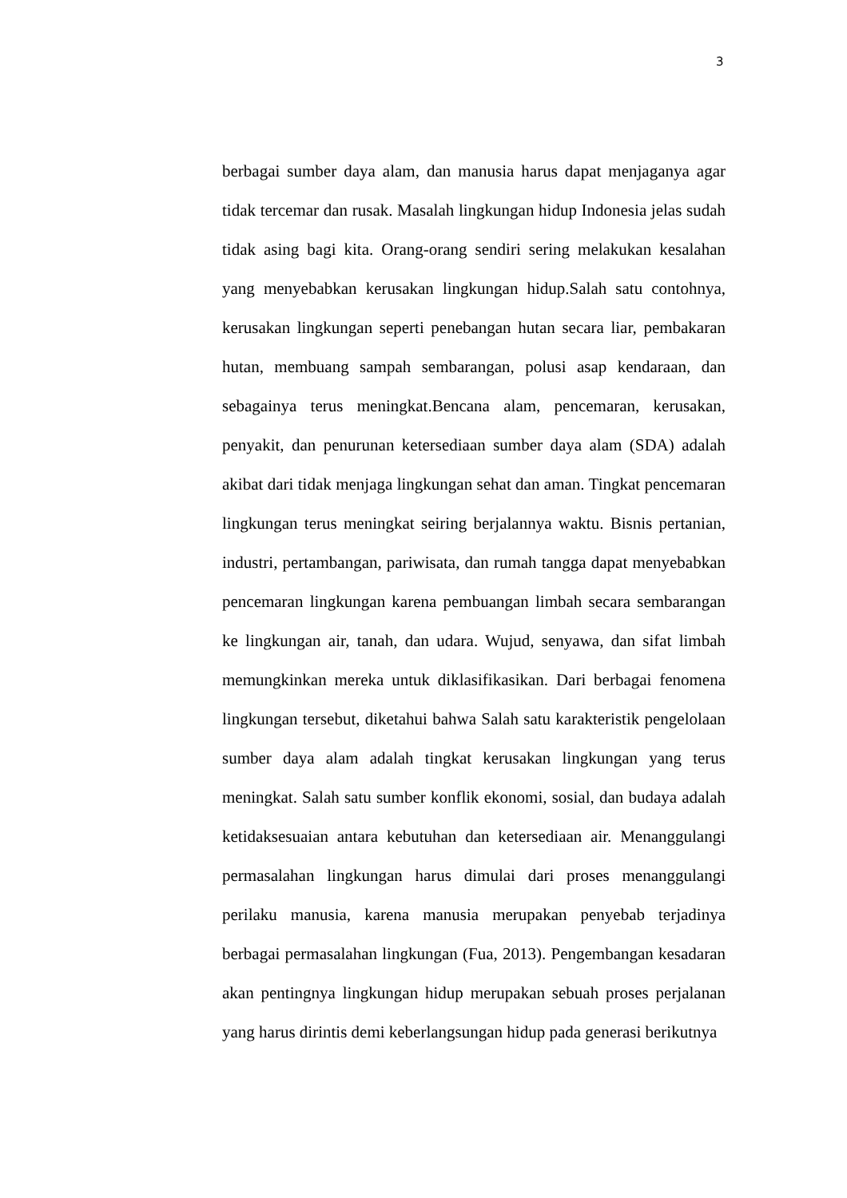3
berbagai sumber daya alam, dan manusia harus dapat menjaganya agar tidak tercemar dan rusak. Masalah lingkungan hidup Indonesia jelas sudah tidak asing bagi kita. Orang-orang sendiri sering melakukan kesalahan yang menyebabkan kerusakan lingkungan hidup.Salah satu contohnya, kerusakan lingkungan seperti penebangan hutan secara liar, pembakaran hutan, membuang sampah sembarangan, polusi asap kendaraan, dan sebagainya terus meningkat.Bencana alam, pencemaran, kerusakan, penyakit, dan penurunan ketersediaan sumber daya alam (SDA) adalah akibat dari tidak menjaga lingkungan sehat dan aman. Tingkat pencemaran lingkungan terus meningkat seiring berjalannya waktu. Bisnis pertanian, industri, pertambangan, pariwisata, dan rumah tangga dapat menyebabkan pencemaran lingkungan karena pembuangan limbah secara sembarangan ke lingkungan air, tanah, dan udara. Wujud, senyawa, dan sifat limbah memungkinkan mereka untuk diklasifikasikan. Dari berbagai fenomena lingkungan tersebut, diketahui bahwa Salah satu karakteristik pengelolaan sumber daya alam adalah tingkat kerusakan lingkungan yang terus meningkat. Salah satu sumber konflik ekonomi, sosial, dan budaya adalah ketidaksesuaian antara kebutuhan dan ketersediaan air. Menanggulangi permasalahan lingkungan harus dimulai dari proses menanggulangi perilaku manusia, karena manusia merupakan penyebab terjadinya berbagai permasalahan lingkungan (Fua, 2013). Pengembangan kesadaran akan pentingnya lingkungan hidup merupakan sebuah proses perjalanan yang harus dirintis demi keberlangsungan hidup pada generasi berikutnya